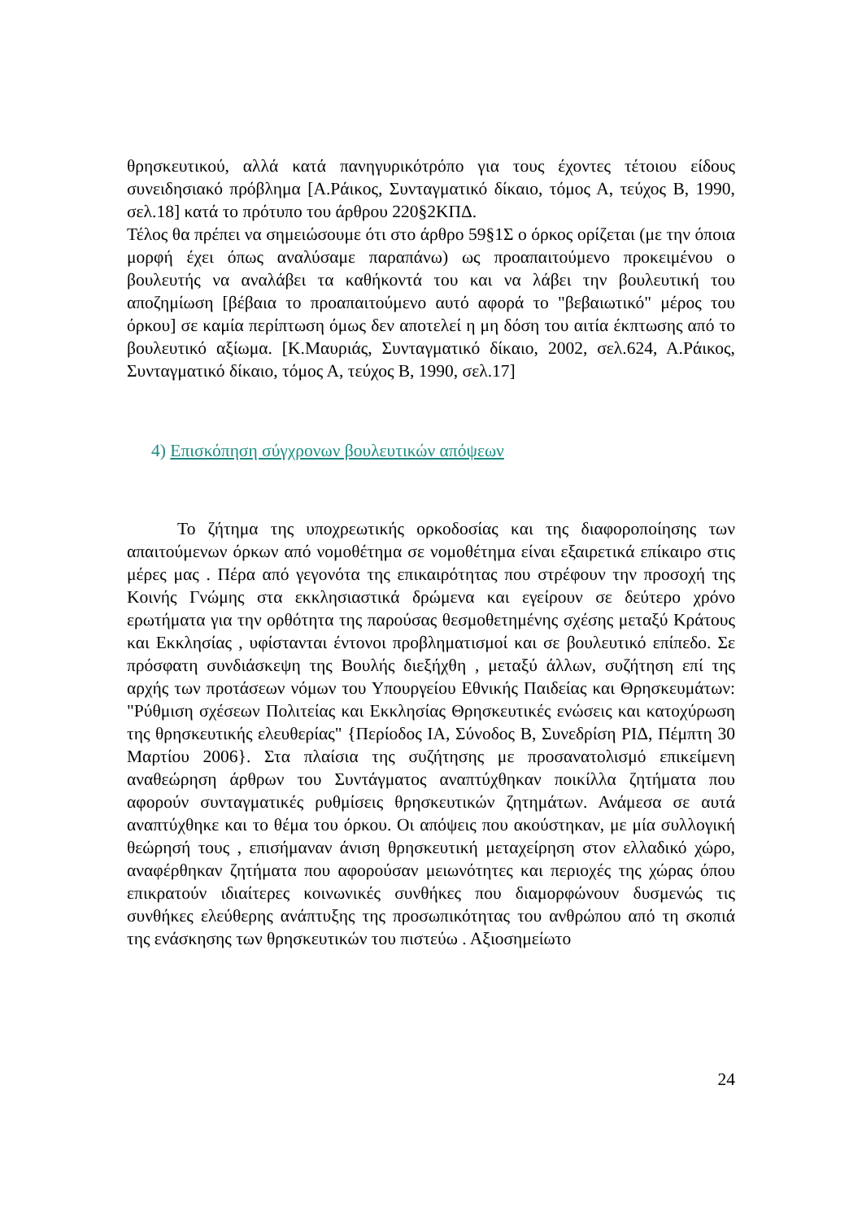θρησκευτικού, αλλά κατά πανηγυρικότρόπο για τους έχοντες τέτοιου είδους συνειδησιακό πρόβλημα [Α.Ράικος, Συνταγματικό δίκαιο, τόμος Α, τεύχος Β, 1990, σελ.18] κατά το πρότυπο του άρθρου 220§2ΚΠΔ.
Τέλος θα πρέπει να σημειώσουμε ότι στο άρθρο 59§1Σ ο όρκος ορίζεται (με την όποια μορφή έχει όπως αναλύσαμε παραπάνω) ως προαπαιτούμενο προκειμένου ο βουλευτής να αναλάβει τα καθήκοντά του και να λάβει την βουλευτική του αποζημίωση [βέβαια το προαπαιτούμενο αυτό αφορά το "βεβαιωτικό" μέρος του όρκου] σε καμία περίπτωση όμως δεν αποτελεί η μη δόση του αιτία έκπτωσης από το βουλευτικό αξίωμα. [Κ.Μαυριάς, Συνταγματικό δίκαιο, 2002, σελ.624, Α.Ράικος, Συνταγματικό δίκαιο, τόμος Α, τεύχος Β, 1990, σελ.17]
4) Επισκόπηση σύγχρονων βουλευτικών απόψεων
Το ζήτημα της υποχρεωτικής ορκοδοσίας και της διαφοροποίησης των απαιτούμενων όρκων από νομοθέτημα σε νομοθέτημα είναι εξαιρετικά επίκαιρο στις μέρες μας . Πέρα από γεγονότα της επικαιρότητας που στρέφουν την προσοχή της Κοινής Γνώμης στα εκκλησιαστικά δρώμενα και εγείρουν σε δεύτερο χρόνο ερωτήματα για την ορθότητα της παρούσας θεσμοθετημένης σχέσης μεταξύ Κράτους και Εκκλησίας , υφίστανται έντονοι προβληματισμοί και σε βουλευτικό επίπεδο. Σε πρόσφατη συνδιάσκεψη της Βουλής διεξήχθη , μεταξύ άλλων, συζήτηση επί της αρχής των προτάσεων νόμων του Υπουργείου Εθνικής Παιδείας και Θρησκευμάτων: "Ρύθμιση σχέσεων Πολιτείας και Εκκλησίας Θρησκευτικές ενώσεις και κατοχύρωση της θρησκευτικής ελευθερίας" {Περίοδος ΙΑ, Σύνοδος Β, Συνεδρίση ΡΙΔ, Πέμπτη 30 Μαρτίου 2006}. Στα πλαίσια της συζήτησης με προσανατολισμό επικείμενη αναθεώρηση άρθρων του Συντάγματος αναπτύχθηκαν ποικίλλα ζητήματα που αφορούν συνταγματικές ρυθμίσεις θρησκευτικών ζητημάτων. Ανάμεσα σε αυτά αναπτύχθηκε και το θέμα του όρκου. Οι απόψεις που ακούστηκαν, με μία συλλογική θεώρησή τους , επισήμαναν άνιση θρησκευτική μεταχείρηση στον ελλαδικό χώρο, αναφέρθηκαν ζητήματα που αφορούσαν μειωνότητες και περιοχές της χώρας όπου επικρατούν ιδιαίτερες κοινωνικές συνθήκες που διαμορφώνουν δυσμενώς τις συνθήκες ελεύθερης ανάπτυξης της προσωπικότητας του ανθρώπου από τη σκοπιά της ενάσκησης των θρησκευτικών του πιστεύω . Αξιοσημείωτο
24